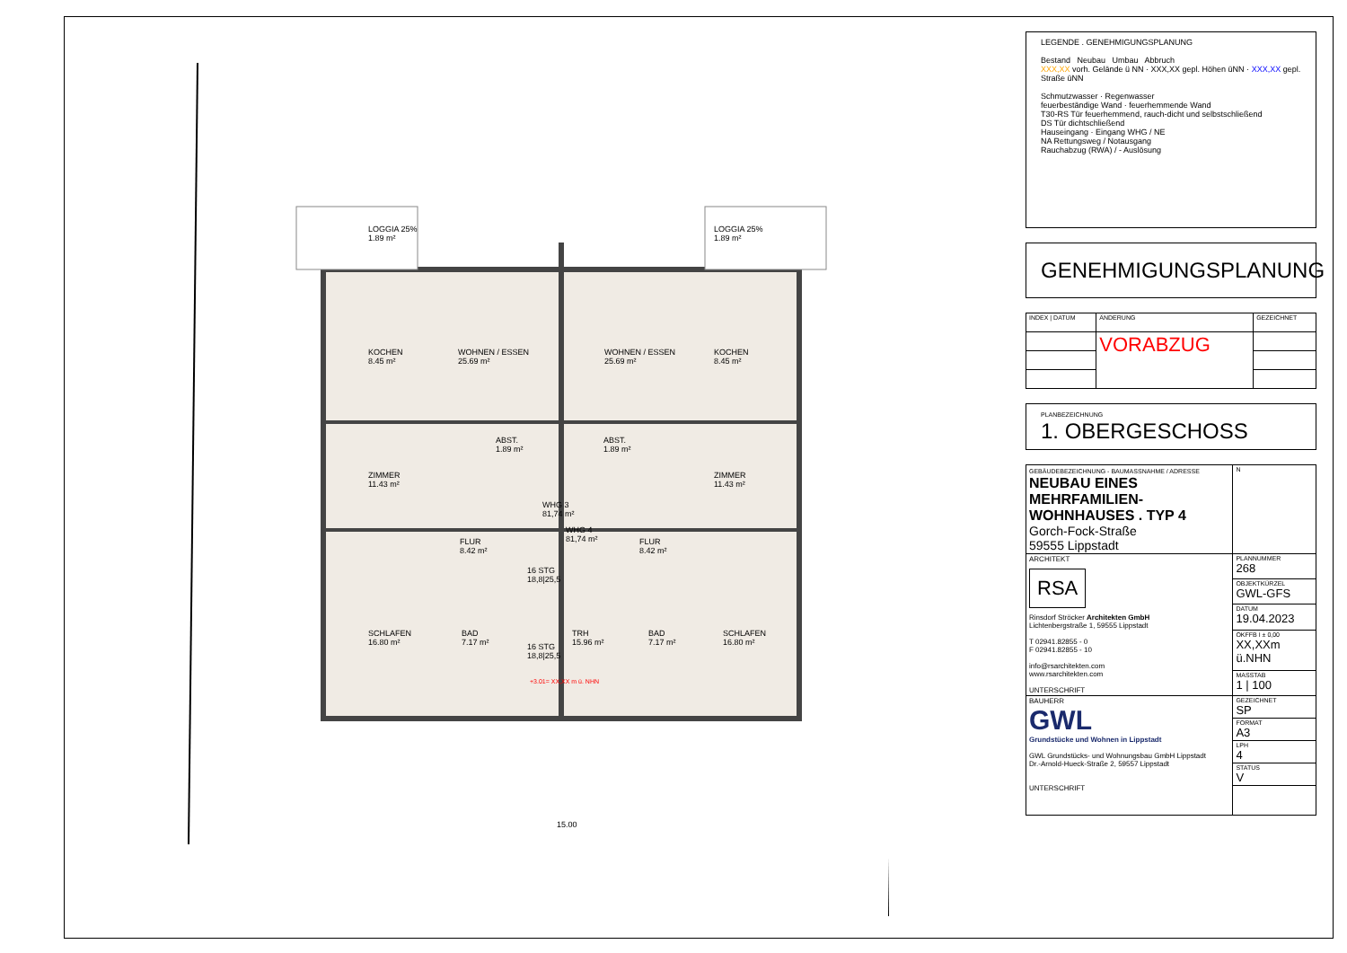LOGGIA 25%
1.89 m²
LOGGIA 25%
1.89 m²
KOCHEN
8.45 m²
WOHNEN / ESSEN
25.69 m²
WOHNEN / ESSEN
25.69 m²
KOCHEN
8.45 m²
ABST.
1.89 m²
ABST.
1.89 m²
ZIMMER
11.43 m²
ZIMMER
11.43 m²
WHG 3
81,74 m²
WHG 4
81,74 m²
FLUR
8.42 m²
FLUR
8.42 m²
16 STG
18,8|25,5
SCHLAFEN
16.80 m²
BAD
7.17 m²
TRH
15.96 m²
BAD
7.17 m²
SCHLAFEN
16.80 m²
16 STG
18,8|25,5
+3.01= XX,XX m ü. NHN
15.00
LEGENDE . GENEHMIGUNGSPLANUNG
Bestand Neubau Umbau Abbruch
XXX,XX vorh. Gelände ü NN · XXX,XX gepl. Höhen üNN · XXX,XX gepl. Straße üNN
Schmutzwasser · Regenwasser
feuerbeständige Wand · feuerhemmende Wand
T30-RS Tür feuerhemmend, rauch-dicht und selbstschließend
DS Tür dichtschließend
Hauseingang · Eingang WHG / NE
NA Rettungsweg / Notausgang
Rauchabzug (RWA) / - Auslösung
GENEHMIGUNGSPLANUNG
| INDEX / DATUM | ÄNDERUNG | GEZEICHNET |
| | VORABZUG | |
PLANBEZEICHNUNG
1. OBERGESCHOSS
| GEBÄUDEBEZEICHNUNG - BAUMASSNAHME / ADRESSE NEUBAU EINES MEHRFAMILIEN- WOHNHAUSES . TYP 4 Gorch-Fock-Straße 59555 Lippstadt | N |
| ARCHITEKT RSA Rinsdorf Ströcker Architekten GmbH Lichtenbergstraße 1, 59555 Lippstadt T 02941.82855 - 0 F 02941.82855 - 10 info@rsarchitekten.com www.rsarchitekten.com UNTERSCHRIFT | PLANNUMMER 268 |
| | OBJEKTKÜRZEL GWL-GFS |
| | DATUM 19.04.2023 |
| | OKFFB I ± 0,00 XX,XXm ü.NHN |
| | MASSTAB 1 / 100 |
| BAUHERR GWL Grundstücke und Wohnen in Lippstadt GWL Grundstücks- und Wohnungsbau GmbH Lippstadt Dr.-Arnold-Hueck-Straße 2, 59557 Lippstadt UNTERSCHRIFT | GEZEICHNET SP |
| | FORMAT A3 |
| | LPH 4 |
| | STATUS V |